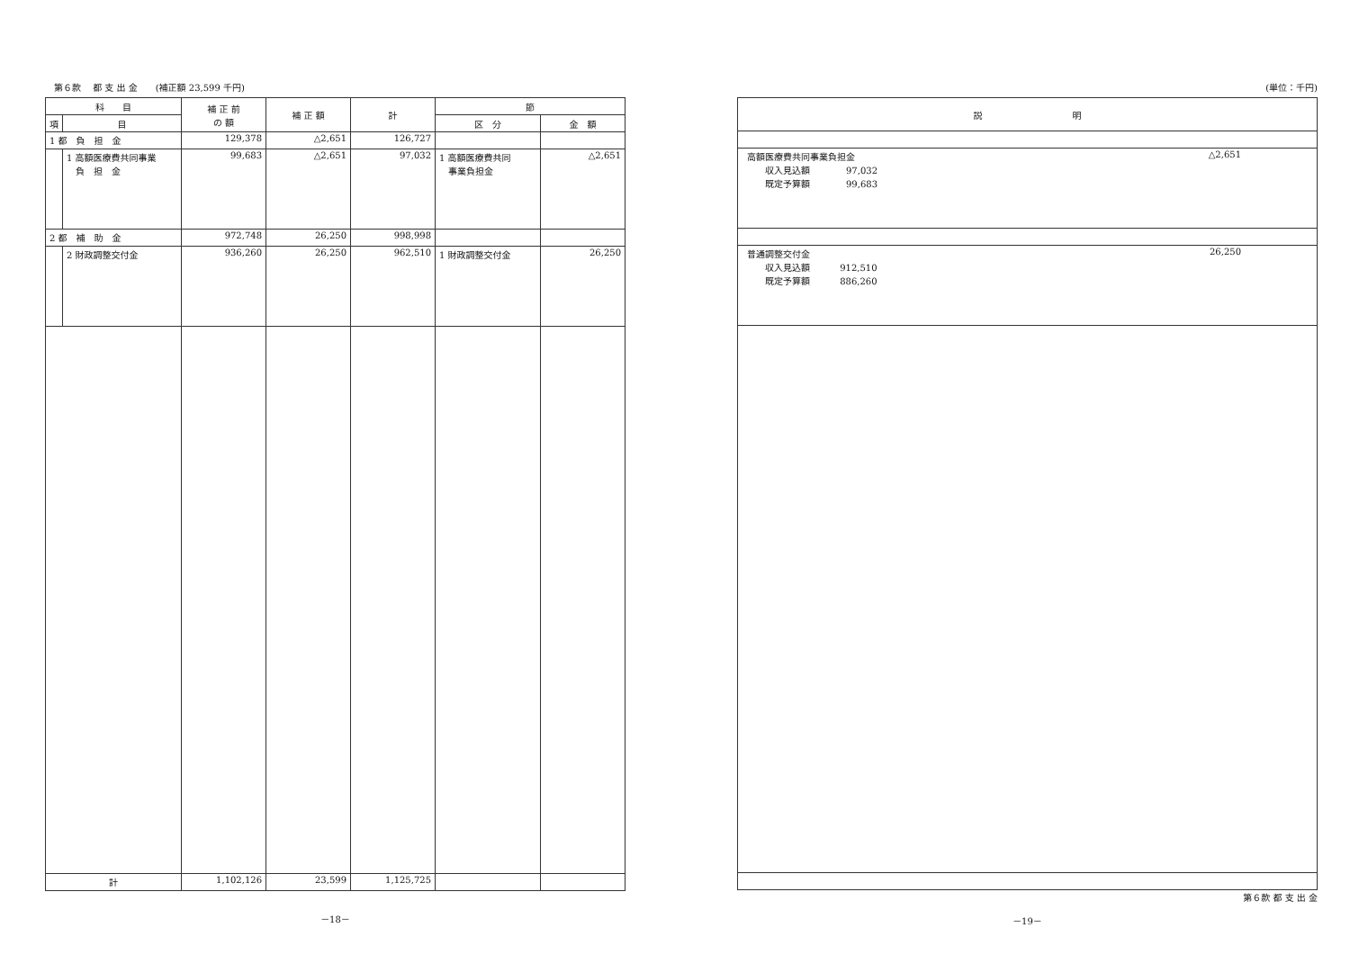第６款　 都 支 出 金　　(補正額 23,599 千円)
| 科 目 | | 補 正 前 の 額 | 補 正 額 | 計 | 節 | |
| --- | --- | --- | --- | --- | --- | --- |
| 項 | 目 | | | | 区 分 | 金 額 |
| 1 都 負 担 金 | | 129,378 | △2,651 | 126,727 | | |
| | 1 高額医療費共同事業 負 担 金 | 99,683 | △2,651 | 97,032 | 1 高額医療費共同 事業負担金 | △2,651 |
| 2 都 補 助 金 | | 972,748 | 26,250 | 998,998 | | |
| | 2 財政調整交付金 | 936,260 | 26,250 | 962,510 | 1 財政調整交付金 | 26,250 |
| 計 | | 1,102,126 | 23,599 | 1,125,725 | | |
－18－
(単位：千円)
| 説 明 |
| --- |
| 高額医療費共同事業負担金 △2,651 収入見込額 97,032 既定予算額 99,683 |
| 普通調整交付金 26,250 収入見込額 912,510 既定予算額 886,260 |
第６款 都 支 出 金
－19－